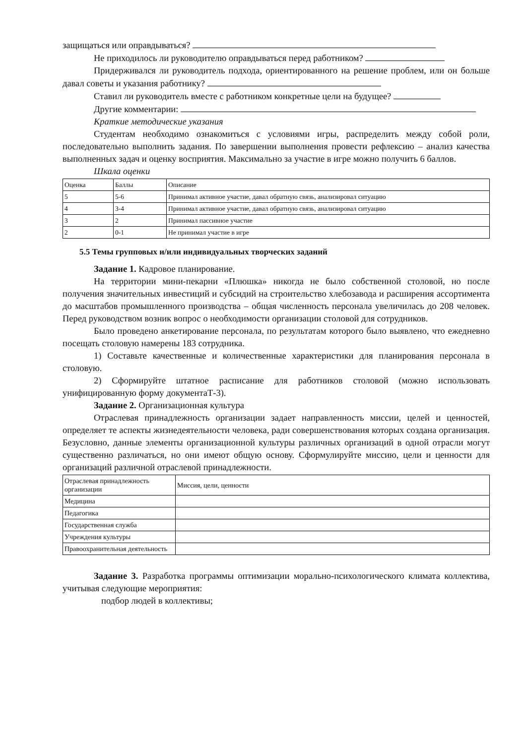защищаться или оправдываться?
Не приходилось ли руководителю оправдываться перед работником?
Придерживался ли руководитель подхода, ориентированного на решение проблем, или он больше давал советы и указания работнику?
Ставил ли руководитель вместе с работником конкретные цели на будущее?
Другие комментарии:
Краткие методические указания
Студентам необходимо ознакомиться с условиями игры, распределить между собой роли, последовательно выполнить задания. По завершении выполнения провести рефлексию – анализ качества выполненных задач и оценку восприятия. Максимально за участие в игре можно получить 6 баллов.
Шкала оценки
| Оценка | Баллы | Описание |
| 5 | 5-6 | Принимал активное участие, давал обратную связь, анализировал ситуацию |
| 4 | 3-4 | Принимал активное участие, давал обратную связь, анализировал ситуацию |
| 3 | 2 | Принимал пассивное участие |
| 2 | 0-1 | Не принимал участие в игре |
5.5 Темы групповых и/или индивидуальных творческих заданий
Задание 1. Кадровое планирование.
На территории мини-пекарни «Плюшка» никогда не было собственной столовой, но после получения значительных инвестиций и субсидий на строительство хлебозавода и расширения ассортимента до масштабов промышленного производства – общая численность персонала увеличилась до 208 человек. Перед руководством возник вопрос о необходимости организации столовой для сотрудников.
Было проведено анкетирование персонала, по результатам которого было выявлено, что ежедневно посещать столовую намерены 183 сотрудника.
1) Составьте качественные и количественные характеристики для планирования персонала в столовую.
2) Сформируйте штатное расписание для работников столовой (можно использовать унифицированную форму документаТ-3).
Задание 2. Организационная культура
Отраслевая принадлежность организации задает направленность миссии, целей и ценностей, определяет те аспекты жизнедеятельности человека, ради совершенствования которых создана организация. Безусловно, данные элементы организационной культуры различных организаций в одной отрасли могут существенно различаться, но они имеют общую основу. Сформулируйте миссию, цели и ценности для организаций различной отраслевой принадлежности.
| Отраслевая принадлежность организации | Миссия, цели, ценности |
| Медицина | |
| Педагогика | |
| Государственная служба | |
| Учреждения культуры | |
| Правоохранительная деятельность | |
Задание 3. Разработка программы оптимизации морально-психологического климата коллектива, учитывая следующие мероприятия:
подбор людей в коллективы;